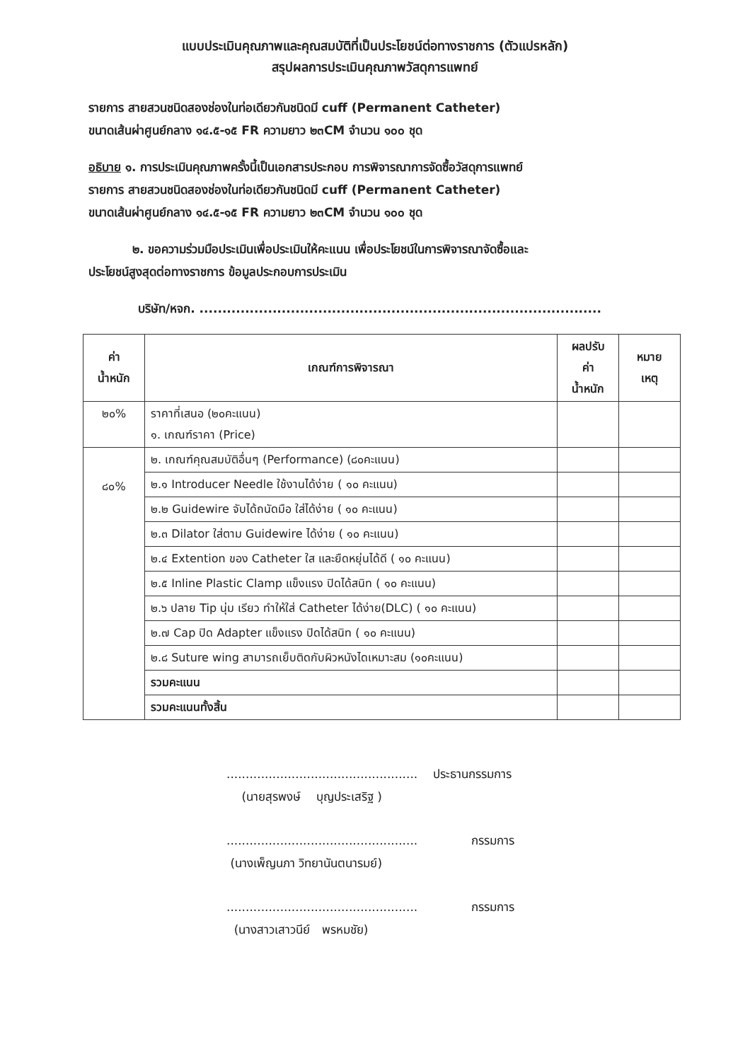แบบประเมินคุณภาพและคุณสมบัติที่เป็นประโยชน์ต่อทางราชการ (ตัวแปรหลัก)
สรุปผลการประเมินคุณภาพวัสดุการแพทย์
รายการ สายสวนชนิดสองช่องในท่อเดียวกันชนิดมี cuff (Permanent Catheter)
ขนาดเส้นผ่าศูนย์กลาง ๑๔.๕-๑๕ FR ความยาว ๒๓CM จำนวน ๑๐๐ ชุด
อธิบาย ๑. การประเมินคุณภาพครั้งนี้เป็นเอกสารประกอบ การพิจารณาการจัดซื้อวัสดุการแพทย์
รายการ สายสวนชนิดสองช่องในท่อเดียวกันชนิดมี cuff (Permanent Catheter)
ขนาดเส้นผ่าศูนย์กลาง ๑๔.๕-๑๕ FR ความยาว ๒๓CM จำนวน ๑๐๐ ชุด
๒. ขอความร่วมมือประเมินเพื่อประเมินให้คะแนน เพื่อประโยชน์ในการพิจารณาจัดซื้อและ
ประโยชน์สูงสุดต่อทางราชการ ข้อมูลประกอบการประเมิน
บริษัท/หจก. ........................................................................................
| ค่า น้ำหนัก | เกณฑ์การพิจารณา | ผลปรับ ค่า น้ำหนัก | หมาย เหตุ |
| --- | --- | --- | --- |
| ๒๐% | ราคาที่เสนอ (๒๐คะแนน) ๑. เกณฑ์ราคา (Price) | | |
| ๘๐% | ๒. เกณฑ์คุณสมบัติอื่นๆ (Performance) (๘๐คะแนน) | | |
| | ๒.๑ Introducer Needle ใช้งานได้ง่าย ( ๑๐ คะแนน) | | |
| | ๒.๒ Guidewire จับได้ถนัดมือ ใส่ได้ง่าย ( ๑๐ คะแนน) | | |
| | ๒.๓ Dilator ใส่ตาม Guidewire ได้ง่าย ( ๑๐ คะแนน) | | |
| | ๒.๔ Extention ของ Catheter ใส และยืดหยุ่นได้ดี ( ๑๐ คะแนน) | | |
| | ๒.๕ Inline Plastic Clamp แข็งแรง ปิดได้สนิท ( ๑๐ คะแนน) | | |
| | ๒.๖ ปลาย Tip นุ่ม เรียว ทำให้ใส่ Catheter ได้ง่าย(DLC) ( ๑๐ คะแนน) | | |
| | ๒.๗ Cap ปิด Adapter แข็งแรง ปิดได้สนิท ( ๑๐ คะแนน) | | |
| | ๒.๘ Suture wing สามารถเย็บติดกับผิวหนังไดเหมาะสม (๑๐คะแนน) | | |
| | รวมคะแนน | | |
| | รวมคะแนนทั้งสิ้น | | |
.................................................. ประธานกรรมการ
(นายสุรพงษ์ บุญประเสริฐ )
.................................................. กรรมการ
(นางเพ็ญนภา วิทยานันตนารมย์)
.................................................. กรรมการ
(นางสาวเสาวนีย์ พรหมชัย)